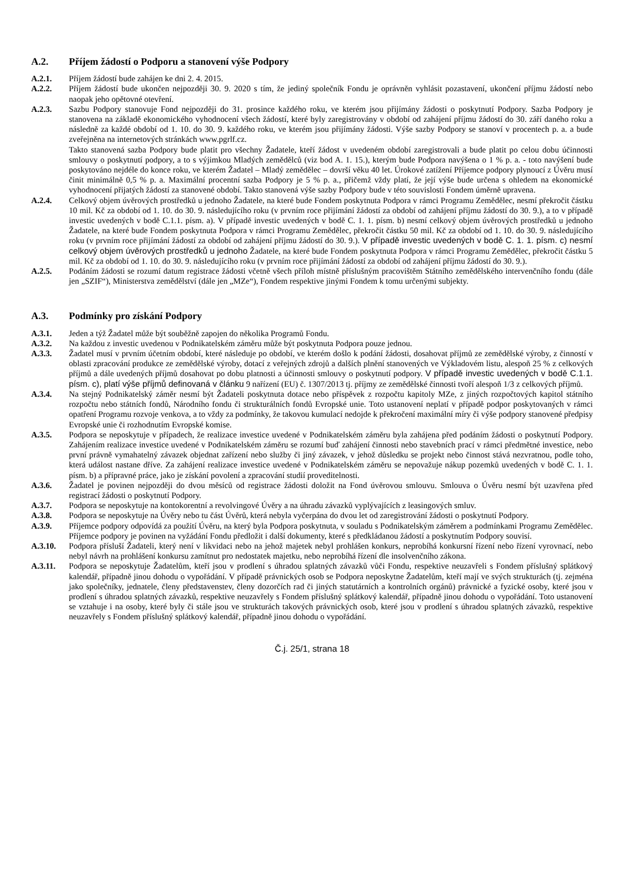A.2. Příjem žádostí o Podporu a stanovení výše Podpory
A.2.1. Příjem žádostí bude zahájen ke dni 2. 4. 2015.
A.2.2. Příjem žádostí bude ukončen nejpozději 30. 9. 2020 s tím, že jediný společník Fondu je oprávněn vyhlásit pozastavení, ukončení příjmu žádostí nebo naopak jeho opětovné otevření.
A.2.3. Sazbu Podpory stanovuje Fond nejpozději do 31. prosince každého roku, ve kterém jsou přijímány žádosti o poskytnutí Podpory. Sazba Podpory je stanovena na základě ekonomického vyhodnocení všech žádostí, které byly zaregistrovány v období od zahájení příjmu žádostí do 30. září daného roku a následně za každé období od 1. 10. do 30. 9. každého roku, ve kterém jsou přijímány žádosti. Výše sazby Podpory se stanoví v procentech p. a. a bude zveřejněna na internetových stránkách www.pgrlf.cz.
Takto stanovená sazba Podpory bude platit pro všechny Žadatele, kteří žádost v uvedeném období zaregistrovali a bude platit po celou dobu účinnosti smlouvy o poskytnutí podpory, a to s výjimkou Mladých zemědělců (viz bod A. 1. 15.), kterým bude Podpora navýšena o 1 % p. a. - toto navýšení bude poskytováno nejdéle do konce roku, ve kterém Žadatel – Mladý zemědělec – dovrší věku 40 let. Úrokové zatížení Příjemce podpory plynoucí z Úvěru musí činit minimálně 0,5 % p. a. Maximální procentní sazba Podpory je 5 % p. a., přičemž vždy platí, že její výše bude určena s ohledem na ekonomické vyhodnocení přijatých žádostí za stanovené období. Takto stanovená výše sazby Podpory bude v této souvislosti Fondem úměrně upravena.
A.2.4. Celkový objem úvěrových prostředků u jednoho Žadatele, na které bude Fondem poskytnuta Podpora v rámci Programu Zemědělec, nesmí překročit částku 10 mil. Kč za období od 1. 10. do 30. 9. následujícího roku (v prvním roce přijímání žádostí za období od zahájení příjmu žádostí do 30. 9.), a to v případě investic uvedených v bodě C.1.1. písm. a). V případě investic uvedených v bodě C. 1. 1. písm. b) nesmí celkový objem úvěrových prostředků u jednoho Žadatele, na které bude Fondem poskytnuta Podpora v rámci Programu Zemědělec, překročit částku 50 mil. Kč za období od 1. 10. do 30. 9. následujícího roku (v prvním roce přijímání žádostí za období od zahájení příjmu žádostí do 30. 9.). V případě investic uvedených v bodě C. 1. 1. písm. c) nesmí celkový objem úvěrových prostředků u jednoho Žadatele, na které bude Fondem poskytnuta Podpora v rámci Programu Zemědělec, překročit částku 5 mil. Kč za období od 1. 10. do 30. 9. následujícího roku (v prvním roce přijímání žádostí za období od zahájení příjmu žádostí do 30. 9.).
A.2.5. Podáním žádosti se rozumí datum registrace žádosti včetně všech příloh místně příslušným pracovištěm Státního zemědělského intervenčního fondu (dále jen „SZIF“), Ministerstva zemědělství (dále jen „MZe“), Fondem respektive jinými Fondem k tomu určenými subjekty.
A.3. Podmínky pro získání Podpory
A.3.1. Jeden a týž Žadatel může být souběžně zapojen do několika Programů Fondu.
A.3.2. Na každou z investic uvedenou v Podnikatelském záměru může být poskytnuta Podpora pouze jednou.
A.3.3. Žadatel musí v prvním účetním období, které následuje po období, ve kterém došlo k podání žádosti, dosahovat příjmů ze zemědělské výroby, z činností v oblasti zpracování produkce ze zemědělské výroby, dotací z veřejných zdrojů a dalších plnění stanovených ve Výkladovém listu, alespoň 25 % z celkových příjmů a dále uvedených příjmů dosahovat po dobu platnosti a účinnosti smlouvy o poskytnutí podpory. V případě investic uvedených v bodě C.1.1. písm. c), platí výše příjmů definovaná v článku 9 nařízení (EU) č. 1307/2013 tj. příjmy ze zemědělské činnosti tvoří alespoň 1/3 z celkových příjmů.
A.3.4. Na stejný Podnikatelský záměr nesmí být Žadateli poskytnuta dotace nebo příspěvek z rozpočtu kapitoly MZe, z jiných rozpočtových kapitol státního rozpočtu nebo státních fondů, Národního fondu či strukturálních fondů Evropské unie. Toto ustanovení neplatí v případě podpor poskytovaných v rámci opatření Programu rozvoje venkova, a to vždy za podmínky, že takovou kumulací nedojde k překročení maximální míry či výše podpory stanovené předpisy Evropské unie či rozhodnutím Evropské komise.
A.3.5. Podpora se neposkytuje v případech, že realizace investice uvedené v Podnikatelském záměru byla zahájena před podáním žádosti o poskytnutí Podpory. Zahájením realizace investice uvedené v Podnikatelském záměru se rozumí buď zahájení činnosti nebo stavebních prací v rámci předmětné investice, nebo první právně vymahatelný závazek objednat zařízení nebo služby či jiný závazek, v jehož důsledku se projekt nebo činnost stává nezvratnou, podle toho, která událost nastane dříve. Za zahájení realizace investice uvedené v Podnikatelském záměru se nepovažuje nákup pozemků uvedených v bodě C. 1. 1. písm. b) a přípravné práce, jako je získání povolení a zpracování studií proveditelnosti.
A.3.6. Žadatel je povinen nejpozději do dvou měsíců od registrace žádosti doložit na Fond úvěrovou smlouvu. Smlouva o Úvěru nesmí být uzavřena před registrací žádosti o poskytnutí Podpory.
A.3.7. Podpora se neposkytuje na kontokorentní a revolvingové Úvěry a na úhradu závazků vyplývajících z leasingových smluv.
A.3.8. Podpora se neposkytuje na Úvěry nebo tu část Úvěrů, která nebyla vyčerpána do dvou let od zaregistrování žádosti o poskytnutí Podpory.
A.3.9. Příjemce podpory odpovídá za použití Úvěru, na který byla Podpora poskytnuta, v souladu s Podnikatelským záměrem a podmínkami Programu Zemědělec. Příjemce podpory je povinen na vyžádání Fondu předložit i další dokumenty, které s předkládanou žádostí a poskytnutím Podpory souvisí.
A.3.10. Podpora přísluší Žadateli, který není v likvidaci nebo na jehož majetek nebyl prohlášen konkurs, neprobíhá konkursní řízení nebo řízení vyrovnací, nebo nebyl návrh na prohlášení konkursu zamítnut pro nedostatek majetku, nebo neprobíhá řízení dle insolvenčního zákona.
A.3.11. Podpora se neposkytuje Žadatelům, kteří jsou v prodlení s úhradou splatných závazků vůči Fondu, respektive neuzavřeli s Fondem příslušný splátkový kalendář, případně jinou dohodu o vypořádání. V případě právnických osob se Podpora neposkytne Žadatelům, kteří mají ve svých strukturách (tj. zejména jako společníky, jednatele, členy představenstev, členy dozorčích rad či jiných statutárních a kontrolních orgánů) právnické a fyzické osoby, které jsou v prodlení s úhradou splatných závazků, respektive neuzavřely s Fondem příslušný splátkový kalendář, případně jinou dohodu o vypořádání. Toto ustanovení se vztahuje i na osoby, které byly či stále jsou ve strukturách takových právnických osob, které jsou v prodlení s úhradou splatných závazků, respektive neuzavřely s Fondem příslušný splátkový kalendář, případně jinou dohodu o vypořádání.
Č.j. 25/1, strana 18